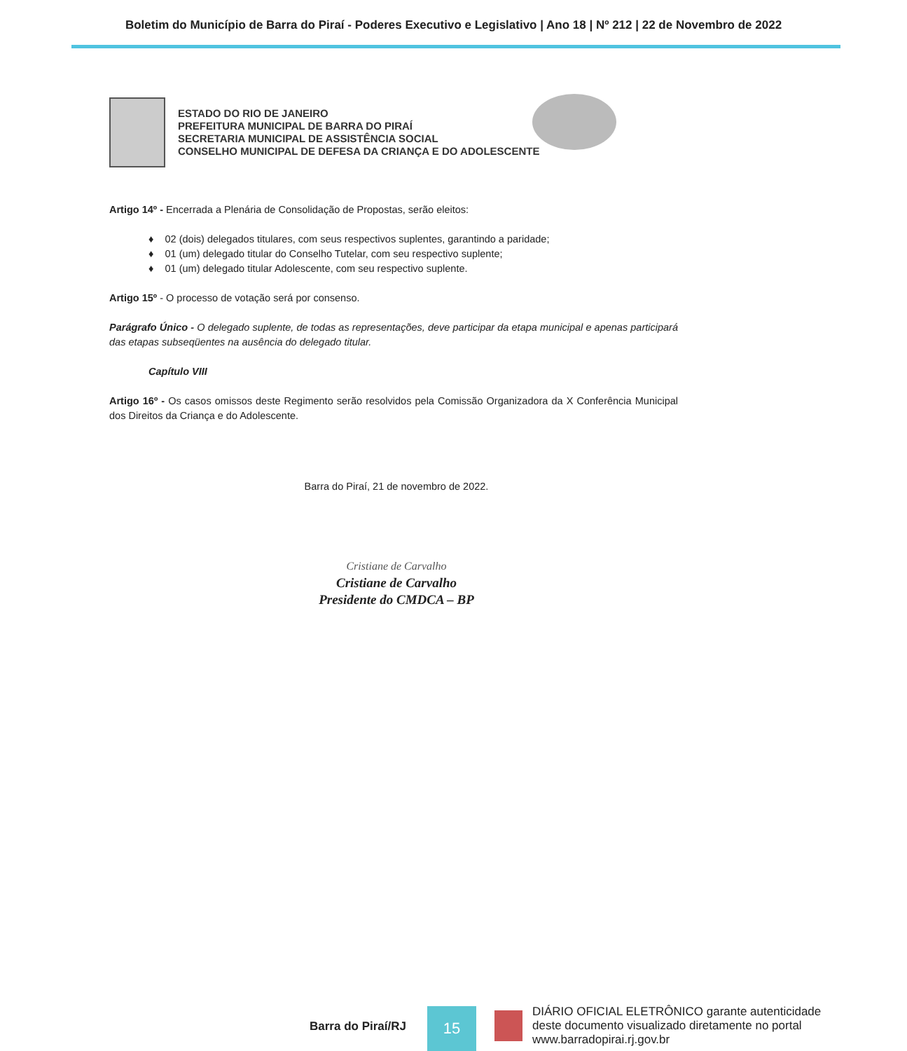Boletim do Município de Barra do Piraí - Poderes Executivo e Legislativo | Ano 18 | Nº 212 | 22 de Novembro de 2022
ESTADO DO RIO DE JANEIRO
PREFEITURA MUNICIPAL DE BARRA DO PIRAÍ
SECRETARIA MUNICIPAL DE ASSISTÊNCIA SOCIAL
CONSELHO MUNICIPAL DE DEFESA DA CRIANÇA E DO ADOLESCENTE
Artigo 14º - Encerrada a Plenária de Consolidação de Propostas, serão eleitos:
♦ 02 (dois) delegados titulares, com seus respectivos suplentes, garantindo a paridade;
♦ 01 (um) delegado titular do Conselho Tutelar, com seu respectivo suplente;
♦ 01 (um) delegado titular Adolescente, com seu respectivo suplente.
Artigo 15º - O processo de votação será por consenso.
Parágrafo Único - O delegado suplente, de todas as representações, deve participar da etapa municipal e apenas participará das etapas subseqüentes na ausência do delegado titular.
Capítulo VIII
Artigo 16º - Os casos omissos deste Regimento serão resolvidos pela Comissão Organizadora da X Conferência Municipal dos Direitos da Criança e do Adolescente.
Barra do Piraí, 21 de novembro de 2022.
Cristiane de Carvalho
Cristiane de Carvalho
Presidente do CMDCA – BP
Barra do Piraí/RJ
15
DIÁRIO OFICIAL ELETRÔNICO garante autenticidade
deste documento visualizado diretamente no portal
www.barradopirai.rj.gov.br